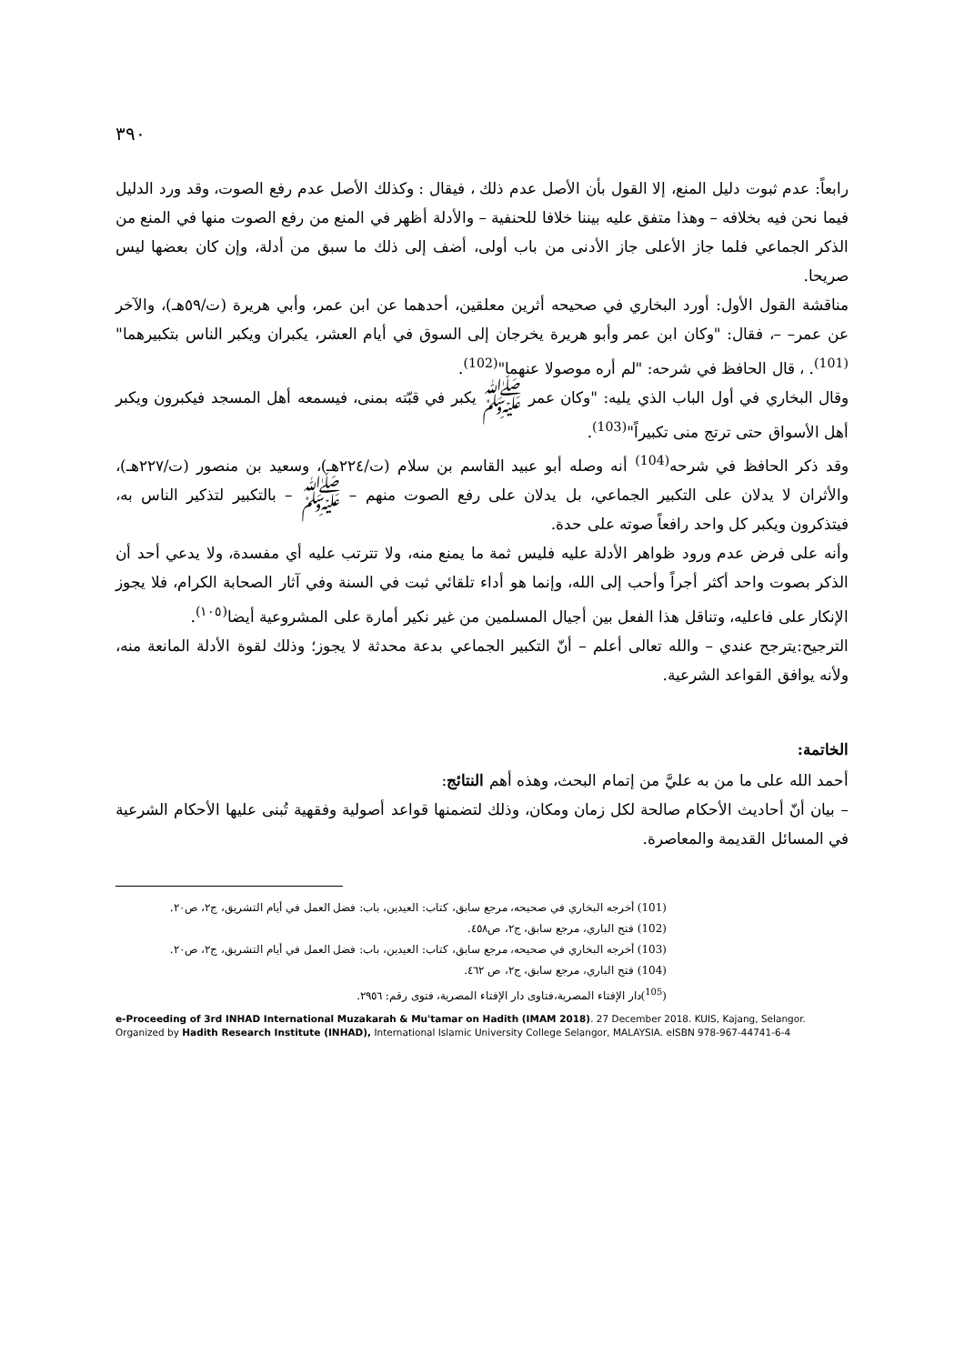٣٩٠
رابعاً: عدم ثبوت دليل المنع، إلا القول بأن الأصل عدم ذلك ، فيقال : وكذلك الأصل عدم رفع الصوت، وقد ورد الدليل فيما نحن فيه بخلافه – وهذا متفق عليه بيننا خلافا للحنفية – والأدلة أظهر في المنع من رفع الصوت منها في المنع من الذكر الجماعي فلما جاز الأعلى جاز الأدنى من باب أولى، أضف إلى ذلك ما سبق من أدلة، وإن كان بعضها ليس صريحا.
مناقشة القول الأول: أورد البخاري في صحيحه أثرين معلقين، أحدهما عن ابن عمر، وأبي هريرة (ت/٥٩هـ)، والآخر عن عمر– –، فقال: "وكان ابن عمر وأبو هريرة يخرجان إلى السوق في أيام العشر، يكبران ويكبر الناس بتكبيرهما"<sup>(101)</sup>. ، قال الحافظ في شرحه: "لم أره موصولا عنهما"<sup>(102)</sup>.
وقال البخاري في أول الباب الذي يليه: "وكان عمر ﷺ يكبر في قبّته بمنى، فيسمعه أهل المسجد فيكبرون ويكبر أهل الأسواق حتى ترتج منى تكبيراً"<sup>(103)</sup>.
وقد ذكر الحافظ في شرحه<sup>(104)</sup> أنه وصله أبو عبيد القاسم بن سلام (ت/٢٢٤هـ)، وسعيد بن منصور (ت/٢٢٧هـ)، والأثران لا يدلان على التكبير الجماعي، بل يدلان على رفع الصوت منهم – ﷺ – بالتكبير لتذكير الناس به، فيتذكرون ويكبر كل واحد رافعاً صوته على حدة.
وأنه على فرض عدم ورود ظواهر الأدلة عليه فليس ثمة ما يمنع منه، ولا تترتب عليه أي مفسدة، ولا يدعي أحد أن الذكر بصوت واحد أكثر أجراً وأحب إلى الله، وإنما هو أداء تلقائي ثبت في السنة وفي آثار الصحابة الكرام، فلا يجوز الإنكار على فاعليه، وتناقل هذا الفعل بين أجيال المسلمين من غير نكير أمارة على المشروعية أيضا<sup>(١٠٥)</sup>.
الترجيح:يترجح عندي – والله تعالى أعلم – أنّ التكبير الجماعي بدعة محدثة لا يجوز؛ وذلك لقوة الأدلة المانعة منه، ولأنه يوافق القواعد الشرعية.
الخاتمة:
أحمد الله على ما من به عليَّ من إتمام البحث، وهذه أهم النتائج:
– بيان أنّ أحاديث الأحكام صالحة لكل زمان ومكان، وذلك لتضمنها قواعد أصولية وفقهية تُبنى عليها الأحكام الشرعية في المسائل القديمة والمعاصرة.
(101) أخرجه البخاري في صحيحه، مرجع سابق، كتاب: العيدين، باب: فضل العمل في أيام التشريق، ج٢، ص٢٠.
(102) فتح الباري، مرجع سابق، ج٢، ص٤٥٨.
(103) أخرجه البخاري في صحيحه، مرجع سابق، كتاب: العيدين، باب: فضل العمل في أيام التشريق، ج٢، ص٢٠.
(104) فتح الباري، مرجع سابق، ج٢، ص ٤٦٢.
(<sup>105</sup>)دار الإفتاء المصرية،فتاوى دار الإفتاء المصرية، فتوى رقم: ٢٩٥٦.
e-Proceeding of 3rd INHAD International Muzakarah & Mu'tamar on Hadith (IMAM 2018). 27 December 2018. KUIS, Kajang, Selangor. Organized by Hadith Research Institute (INHAD), International Islamic University College Selangor, MALAYSIA. eISBN 978-967-44741-6-4